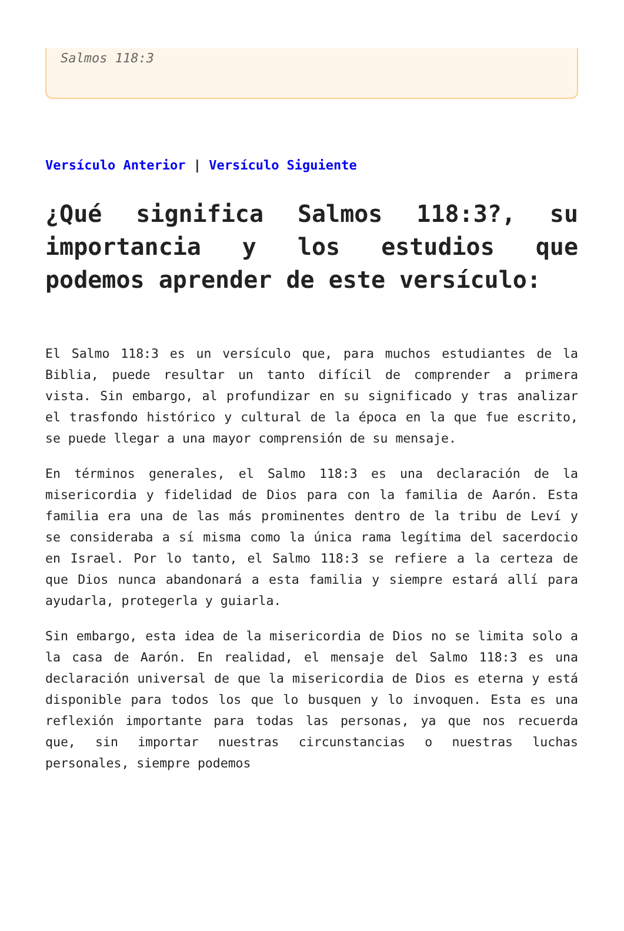Salmos 118:3
Versículo Anterior | Versículo Siguiente
¿Qué significa Salmos 118:3?, su importancia y los estudios que podemos aprender de este versículo:
El Salmo 118:3 es un versículo que, para muchos estudiantes de la Biblia, puede resultar un tanto difícil de comprender a primera vista. Sin embargo, al profundizar en su significado y tras analizar el trasfondo histórico y cultural de la época en la que fue escrito, se puede llegar a una mayor comprensión de su mensaje.
En términos generales, el Salmo 118:3 es una declaración de la misericordia y fidelidad de Dios para con la familia de Aarón. Esta familia era una de las más prominentes dentro de la tribu de Leví y se consideraba a sí misma como la única rama legítima del sacerdocio en Israel. Por lo tanto, el Salmo 118:3 se refiere a la certeza de que Dios nunca abandonará a esta familia y siempre estará allí para ayudarla, protegerla y guiarla.
Sin embargo, esta idea de la misericordia de Dios no se limita solo a la casa de Aarón. En realidad, el mensaje del Salmo 118:3 es una declaración universal de que la misericordia de Dios es eterna y está disponible para todos los que lo busquen y lo invoquen. Esta es una reflexión importante para todas las personas, ya que nos recuerda que, sin importar nuestras circunstancias o nuestras luchas personales, siempre podemos